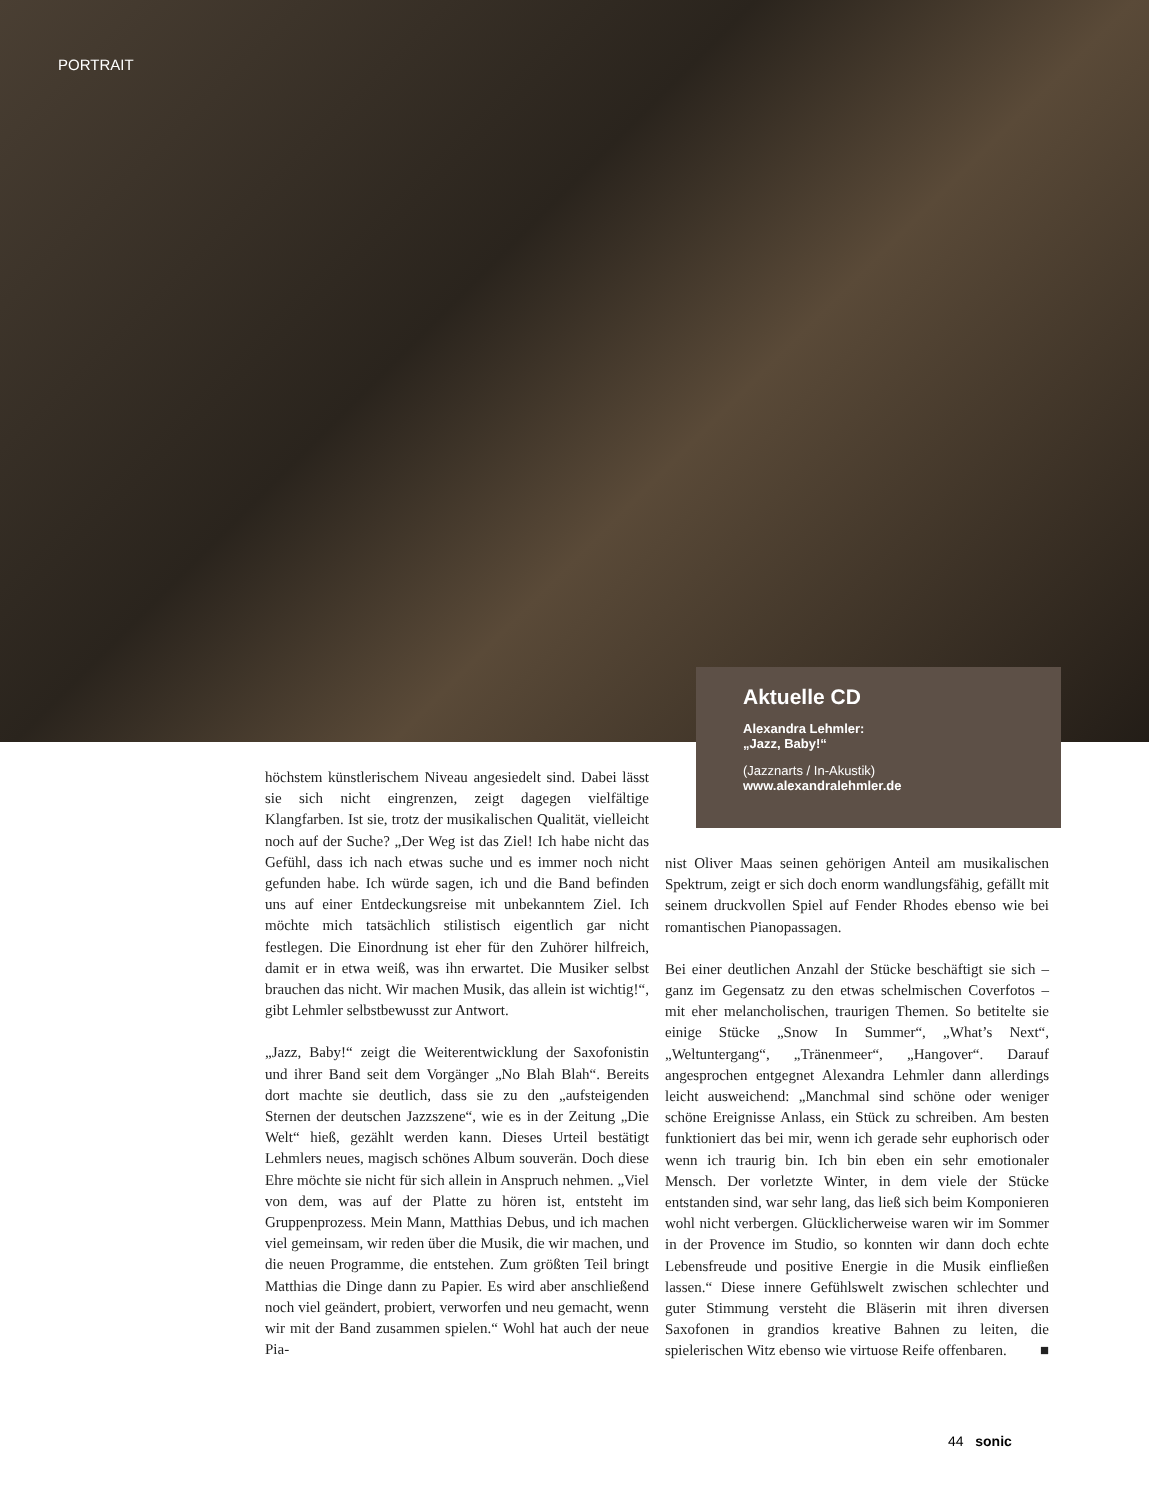PORTRAIT
Aktuelle CD
Alexandra Lehmler:
„Jazz, Baby!“
(Jazznarts / In-Akustik)
www.alexandralehmler.de
höchstem künstlerischem Niveau angesiedelt sind. Dabei lässt sie sich nicht eingrenzen, zeigt dagegen vielfältige Klangfarben. Ist sie, trotz der musikalischen Qualität, vielleicht noch auf der Suche? „Der Weg ist das Ziel! Ich habe nicht das Gefühl, dass ich nach etwas suche und es immer noch nicht gefunden habe. Ich würde sagen, ich und die Band befinden uns auf einer Entdeckungsreise mit unbekanntem Ziel. Ich möchte mich tatsächlich stilistisch eigentlich gar nicht festlegen. Die Einordnung ist eher für den Zuhörer hilfreich, damit er in etwa weiß, was ihn erwartet. Die Musiker selbst brauchen das nicht. Wir machen Musik, das allein ist wichtig!“, gibt Lehmler selbstbewusst zur Antwort.
„Jazz, Baby!“ zeigt die Weiterentwicklung der Saxofonistin und ihrer Band seit dem Vorgänger „No Blah Blah“. Bereits dort machte sie deutlich, dass sie zu den „aufsteigenden Sternen der deutschen Jazzszene“, wie es in der Zeitung „Die Welt“ hieß, gezählt werden kann. Dieses Urteil bestätigt Lehmlers neues, magisch schönes Album souverän. Doch diese Ehre möchte sie nicht für sich allein in Anspruch nehmen. „Viel von dem, was auf der Platte zu hören ist, entsteht im Gruppenprozess. Mein Mann, Matthias Debus, und ich machen viel gemeinsam, wir reden über die Musik, die wir machen, und die neuen Programme, die entstehen. Zum größten Teil bringt Matthias die Dinge dann zu Papier. Es wird aber anschließend noch viel geändert, probiert, verworfen und neu gemacht, wenn wir mit der Band zusammen spielen.“ Wohl hat auch der neue Pia-
nist Oliver Maas seinen gehörigen Anteil am musikalischen Spektrum, zeigt er sich doch enorm wandlungsfähig, gefällt mit seinem druckvollen Spiel auf Fender Rhodes ebenso wie bei romantischen Pianopassagen.
Bei einer deutlichen Anzahl der Stücke beschäftigt sie sich – ganz im Gegensatz zu den etwas schelmischen Coverfotos – mit eher melancholischen, traurigen Themen. So betitelte sie einige Stücke „Snow In Summer“, „What’s Next“, „Weltuntergang“, „Tränenmeer“, „Hangover“. Darauf angesprochen entgegnet Alexandra Lehmler dann allerdings leicht ausweichend: „Manchmal sind schöne oder weniger schöne Ereignisse Anlass, ein Stück zu schreiben. Am besten funktioniert das bei mir, wenn ich gerade sehr euphorisch oder wenn ich traurig bin. Ich bin eben ein sehr emotionaler Mensch. Der vorletzte Winter, in dem viele der Stücke entstanden sind, war sehr lang, das ließ sich beim Komponieren wohl nicht verbergen. Glücklicherweise waren wir im Sommer in der Provence im Studio, so konnten wir dann doch echte Lebensfreude und positive Energie in die Musik einfließen lassen.“ Diese innere Gefühlswelt zwischen schlechter und guter Stimmung versteht die Bläserin mit ihren diversen Saxofonen in grandios kreative Bahnen zu leiten, die spielerischen Witz ebenso wie virtuose Reife offenbaren. ■
44 sonic